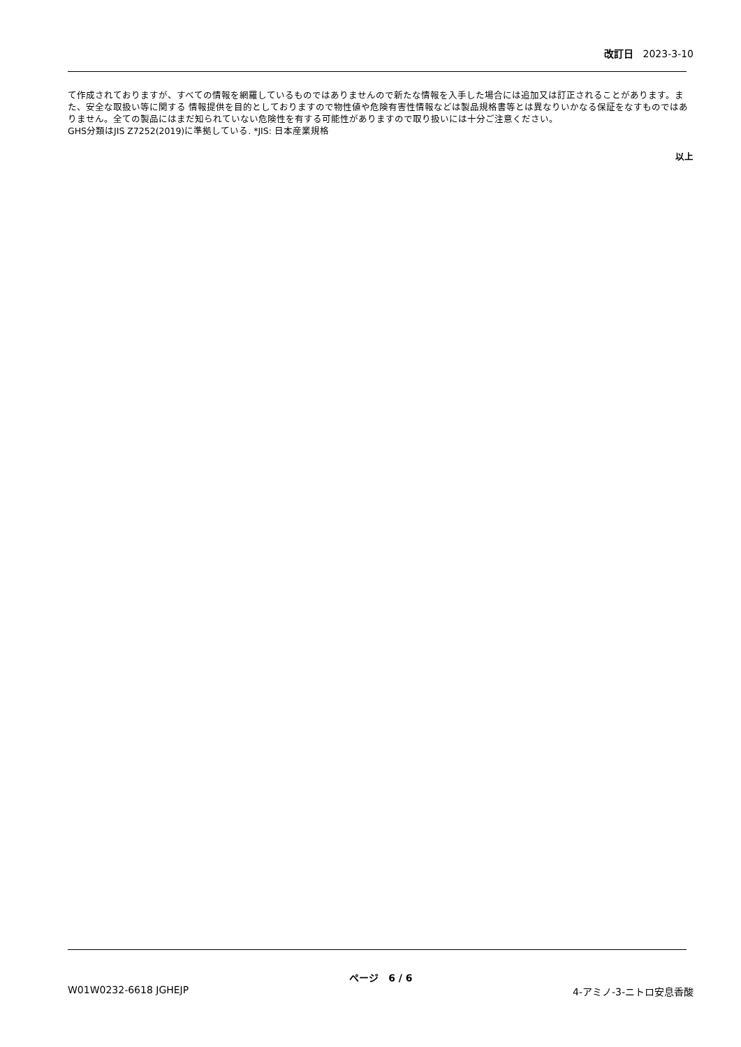改訂日 2023-3-10
て作成されておりますが、すべての情報を網羅しているものではありませんので新たな情報を入手した場合には追加又は訂正されることがあります。また、安全な取扱い等に関する 情報提供を目的としておりますので物性値や危険有害性情報などは製品規格書等とは異なりいかなる保証をなすものではありません。全ての製品にはまだ知られていない危険性を有する可能性がありますので取り扱いには十分ご注意ください。
GHS分類はJIS Z7252(2019)に準拠している. *JIS: 日本産業規格
以上
ページ 6 / 6
W01W0232-6618 JGHEJP 4-アミノ-3-ニトロ安息香酸